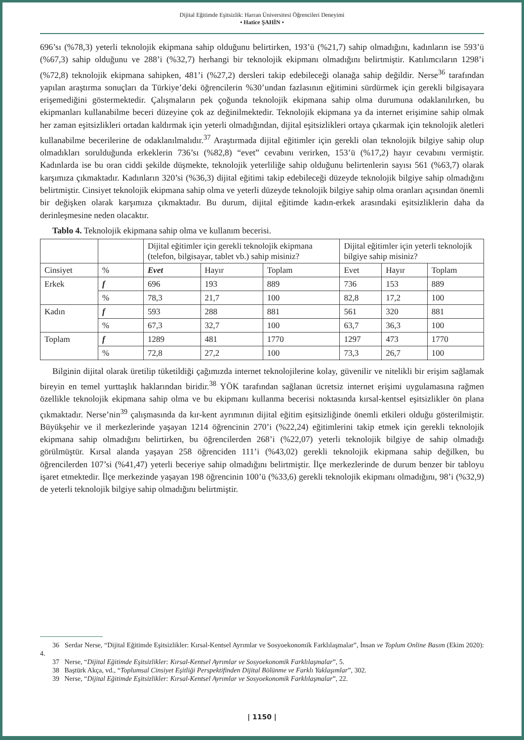Dijital Eğitimde Eşitsizlik: Harran Üniversitesi Öğrencileri Deneyimi
• Hatice ŞAHİN •
696’sı (%78,3) yeterli teknolojik ekipmana sahip olduğunu belirtirken, 193’ü (%21,7) sahip olmadığını, kadınların ise 593’ü (%67,3) sahip olduğunu ve 288’i (%32,7) herhangi bir teknolojik ekipmanı olmadığını belirtmiştir. Katılımcıların 1298’i (%72,8) teknolojik ekipmana sahipken, 481’i (%27,2) dersleri takip edebileceği olanağa sahip değildir. Nerse<sup>36</sup> tarafından yapılan araştırma sonuçları da Türkiye’deki öğrencilerin %30’undan fazlasının eğitimini sürdürmek için gerekli bilgisayara erişemediğini göstermektedir. Çalışmaların pek çoğunda teknolojik ekipmana sahip olma durumuna odaklanılırken, bu ekipmanları kullanabilme beceri düzeyine çok az değinilmektedir. Teknolojik ekipmana ya da internet erişimine sahip olmak her zaman eşitsizlikleri ortadan kaldırmak için yeterli olmadığından, dijital eşitsizlikleri ortaya çıkarmak için teknolojik aletleri kullanabilme becerilerine de odaklanılmalıdır.<sup>37</sup> Araştırmada dijital eğitimler için gerekli olan teknolojik bilgiye sahip olup olmadıkları sorulduğunda erkeklerin 736’sı (%82,8) “evet” cevabını verirken, 153’ü (%17,2) hayır cevabını vermiştir. Kadınlarda ise bu oran ciddi şekilde düşmekte, teknolojik yeterliliğe sahip olduğunu belirtenlerin sayısı 561 (%63,7) olarak karşımıza çıkmaktadır. Kadınların 320’si (%36,3) dijital eğitimi takip edebileceği düzeyde teknolojik bilgiye sahip olmadığını belirtmiştir. Cinsiyet teknolojik ekipmana sahip olma ve yeterli düzeyde teknolojik bilgiye sahip olma oranları açısından önemli bir değişken olarak karşımıza çıkmaktadır. Bu durum, dijital eğitimde kadın-erkek arasındaki eşitsizliklerin daha da derinleşmesine neden olacaktır.
Tablo 4. Teknolojik ekipmana sahip olma ve kullanım becerisi.
| | | Dijital eğitimler için gerekli teknolojik ekipmana (telefon, bilgisayar, tablet vb.) sahip misiniz? | | | Dijital eğitimler için yeterli teknolojik bilgiye sahip misiniz? | | |
| Cinsiyet | % | Evet | Hayır | Toplam | Evet | Hayır | Toplam |
| Erkek | f | 696 | 193 | 889 | 736 | 153 | 889 |
| | % | 78,3 | 21,7 | 100 | 82,8 | 17,2 | 100 |
| Kadın | f | 593 | 288 | 881 | 561 | 320 | 881 |
| | % | 67,3 | 32,7 | 100 | 63,7 | 36,3 | 100 |
| Toplam | f | 1289 | 481 | 1770 | 1297 | 473 | 1770 |
| | % | 72,8 | 27,2 | 100 | 73,3 | 26,7 | 100 |
Bilginin dijital olarak üretilip tüketildiği çağımızda internet teknolojilerine kolay, güvenilir ve nitelikli bir erişim sağlamak bireyin en temel yurttaşlık haklarından biridir.<sup>38</sup> YÖK tarafından sağlanan ücretsiz internet erişimi uygulamasına rağmen özellikle teknolojik ekipmana sahip olma ve bu ekipmanı kullanma becerisi noktasında kırsal-kentsel eşitsizlikler ön plana çıkmaktadır. Nerse’nin<sup>39</sup> çalışmasında da kır-kent ayrımının dijital eğitim eşitsizliğinde önemli etkileri olduğu gösterilmiştir. Büyükşehir ve il merkezlerinde yaşayan 1214 öğrencinin 270’i (%22,24) eğitimlerini takip etmek için gerekli teknolojik ekipmana sahip olmadığını belirtirken, bu öğrencilerden 268’i (%22,07) yeterli teknolojik bilgiye de sahip olmadığı görülmüştür. Kırsal alanda yaşayan 258 öğrenciden 111’i (%43,02) gerekli teknolojik ekipmana sahip değilken, bu öğrencilerden 107’si (%41,47) yeterli beceriye sahip olmadığını belirtmiştir. İlçe merkezlerinde de durum benzer bir tabloyu işaret etmektedir. İlçe merkezinde yaşayan 198 öğrencinin 100’ü (%33,6) gerekli teknolojik ekipmanı olmadığını, 98’i (%32,9) de yeterli teknolojik bilgiye sahip olmadığını belirtmiştir.
36 Serdar Nerse, “Dijital Eğitimde Eşitsizlikler: Kırsal-Kentsel Ayrımlar ve Sosyoekonomik Farklılaşmalar”, İnsan ve Toplum Online Basım (Ekim 2020): 4.
37 Nerse, “Dijital Eğitimde Eşitsizlikler: Kırsal-Kentsel Ayrımlar ve Sosyoekonomik Farklılaşmalar”, 5.
38 Baştürk Akça, vd., “Toplumsal Cinsiyet Eşitliği Perspektifinden Dijital Bölünme ve Farklı Yaklaşımlar”, 302.
39 Nerse, “Dijital Eğitimde Eşitsizlikler: Kırsal-Kentsel Ayrımlar ve Sosyoekonomik Farklılaşmalar”, 22.
| 1150 |